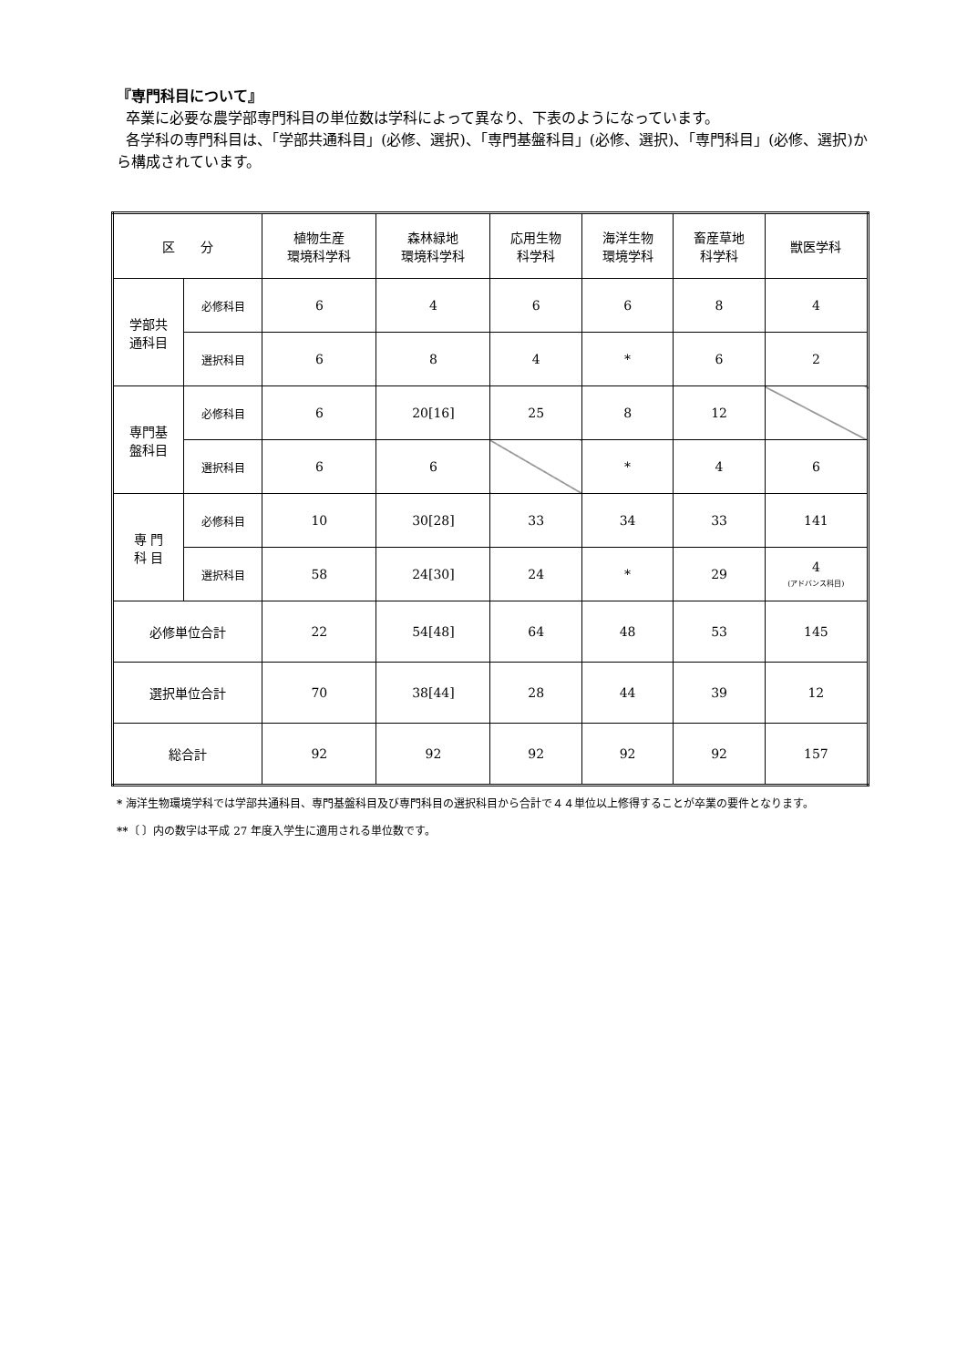『専門科目について』
卒業に必要な農学部専門科目の単位数は学科によって異なり、下表のようになっています。
各学科の専門科目は、「学部共通科目」(必修、選択)、「専門基盤科目」(必修、選択)、「専門科目」(必修、選択)から構成されています。
| 区 分 | | 植物生産 環境科学科 | 森林緑地 環境科学科 | 応用生物 科学科 | 海洋生物 環境学科 | 畜産草地 科学科 | 獣医学科 |
| 学部共 通科目 | 必修科目 | 6 | 4 | 6 | 6 | 8 | 4 |
| | 選択科目 | 6 | 8 | 4 | * | 6 | 2 |
| 専門基 盤科目 | 必修科目 | 6 | 20[16] | 25 | 8 | 12 | |
| | 選択科目 | 6 | 6 | | * | 4 | 6 |
| 専 門 科 目 | 必修科目 | 10 | 30[28] | 33 | 34 | 33 | 141 |
| | 選択科目 | 58 | 24[30] | 24 | * | 29 | 4 (アドバンス科目) |
| 必修単位合計 | | 22 | 54[48] | 64 | 48 | 53 | 145 |
| 選択単位合計 | | 70 | 38[44] | 28 | 44 | 39 | 12 |
| 総合計 | | 92 | 92 | 92 | 92 | 92 | 157 |
* 海洋生物環境学科では学部共通科目、専門基盤科目及び専門科目の選択科目から合計で４４単位以上修得することが卒業の要件となります。
**〔 〕内の数字は平成 27 年度入学生に適用される単位数です。